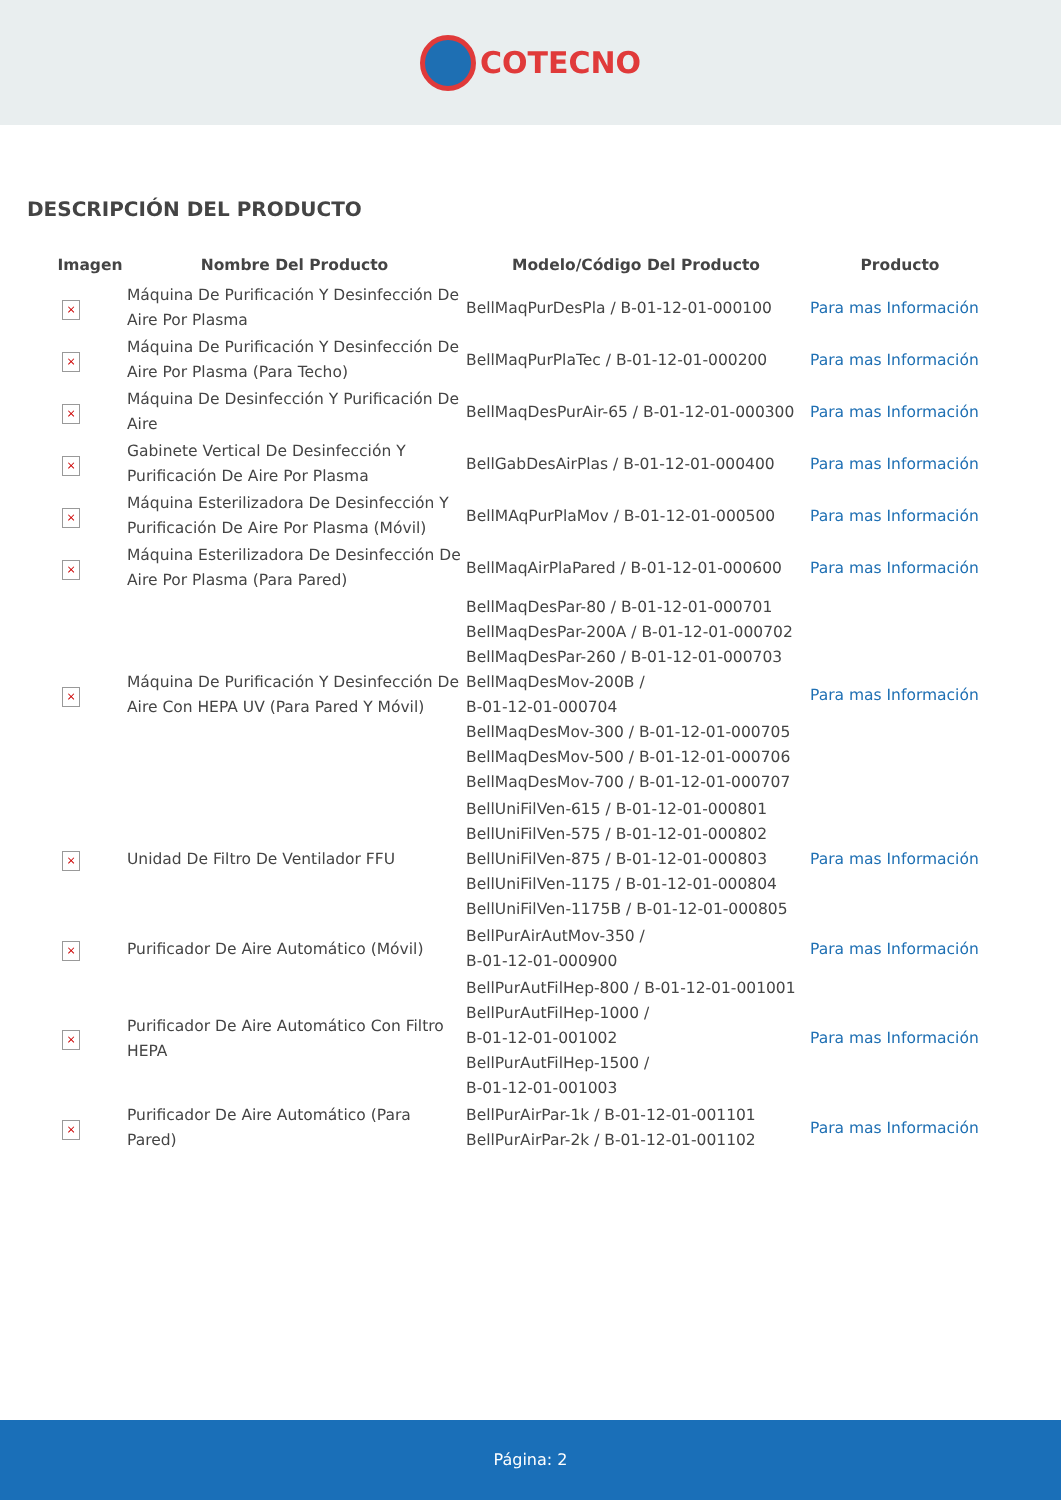COTECNO
DESCRIPCIÓN DEL PRODUCTO
| Imagen | Nombre Del Producto | Modelo/Código Del Producto | Producto |
| --- | --- | --- | --- |
| × | Máquina De Purificación Y Desinfección De Aire Por Plasma | BellMaqPurDesPla / B-01-12-01-000100 | Para mas Información |
| × | Máquina De Purificación Y Desinfección De Aire Por Plasma (Para Techo) | BellMaqPurPlaTec / B-01-12-01-000200 | Para mas Información |
| × | Máquina De Desinfección Y Purificación De Aire | BellMaqDesPurAir-65 / B-01-12-01-000300 | Para mas Información |
| × | Gabinete Vertical De Desinfección Y Purificación De Aire Por Plasma | BellGabDesAirPlas / B-01-12-01-000400 | Para mas Información |
| × | Máquina Esterilizadora De Desinfección Y Purificación De Aire Por Plasma (Móvil) | BellMAqPurPlaMov / B-01-12-01-000500 | Para mas Información |
| × | Máquina Esterilizadora De Desinfección De Aire Por Plasma (Para Pared) | BellMaqAirPlaPared / B-01-12-01-000600 | Para mas Información |
| × | Máquina De Purificación Y Desinfección De Aire Con HEPA UV (Para Pared Y Móvil) | BellMaqDesPar-80 / B-01-12-01-000701 BellMaqDesPar-200A / B-01-12-01-000702 BellMaqDesPar-260 / B-01-12-01-000703 BellMaqDesMov-200B / B-01-12-01-000704 BellMaqDesMov-300 / B-01-12-01-000705 BellMaqDesMov-500 / B-01-12-01-000706 BellMaqDesMov-700 / B-01-12-01-000707 | Para mas Información |
| × | Unidad De Filtro De Ventilador FFU | BellUniFilVen-615 / B-01-12-01-000801 BellUniFilVen-575 / B-01-12-01-000802 BellUniFilVen-875 / B-01-12-01-000803 BellUniFilVen-1175 / B-01-12-01-000804 BellUniFilVen-1175B / B-01-12-01-000805 | Para mas Información |
| × | Purificador De Aire Automático (Móvil) | BellPurAirAutMov-350 / B-01-12-01-000900 | Para mas Información |
| × | Purificador De Aire Automático Con Filtro HEPA | BellPurAutFilHep-800 / B-01-12-01-001001 BellPurAutFilHep-1000 / B-01-12-01-001002 BellPurAutFilHep-1500 / B-01-12-01-001003 | Para mas Información |
| × | Purificador De Aire Automático (Para Pared) | BellPurAirPar-1k / B-01-12-01-001101 BellPurAirPar-2k / B-01-12-01-001102 | Para mas Información |
Página: 2